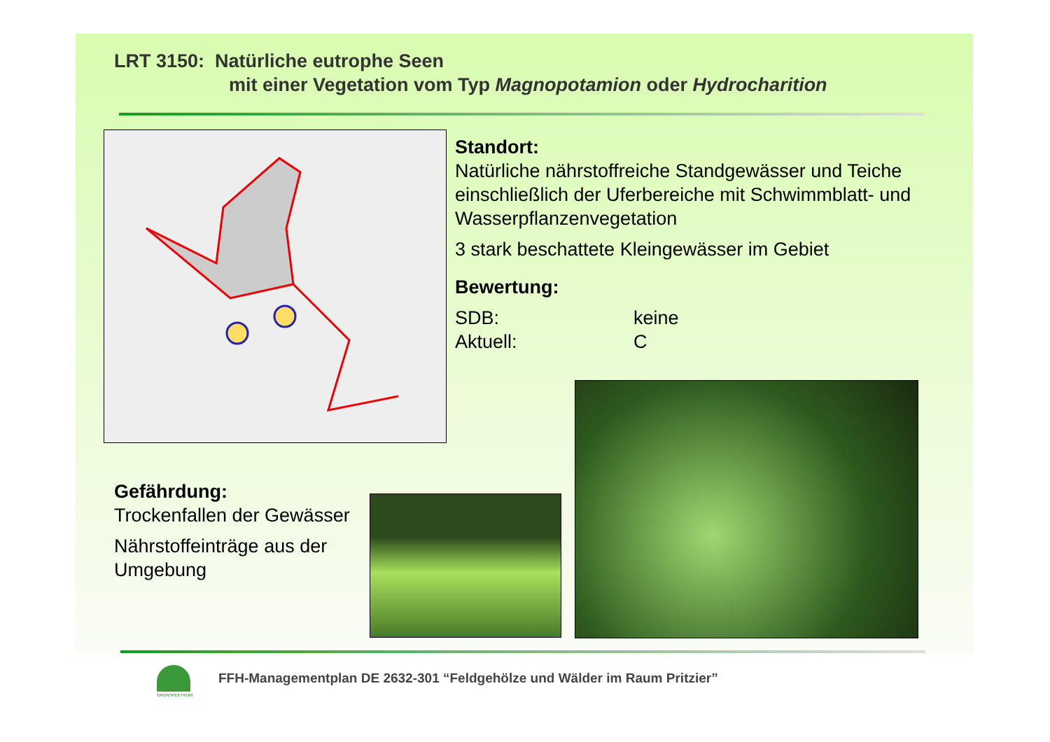LRT 3150: Natürliche eutrophe Seen
mit einer Vegetation vom Typ Magnopotamion oder Hydrocharition
Standort:
Natürliche nährstoffreiche Standgewässer und Teiche einschließlich der Uferbereiche mit Schwimmblatt- und Wasserpflanzenvegetation
3 stark beschattete Kleingewässer im Gebiet
Bewertung:
SDB: keine
Aktuell: C
Gefährdung:
Trockenfallen der Gewässer
Nährstoffeinträge aus der Umgebung
GRÜNSPEKTRUM
FFH-Managementplan DE 2632-301 “Feldgehölze und Wälder im Raum Pritzier”